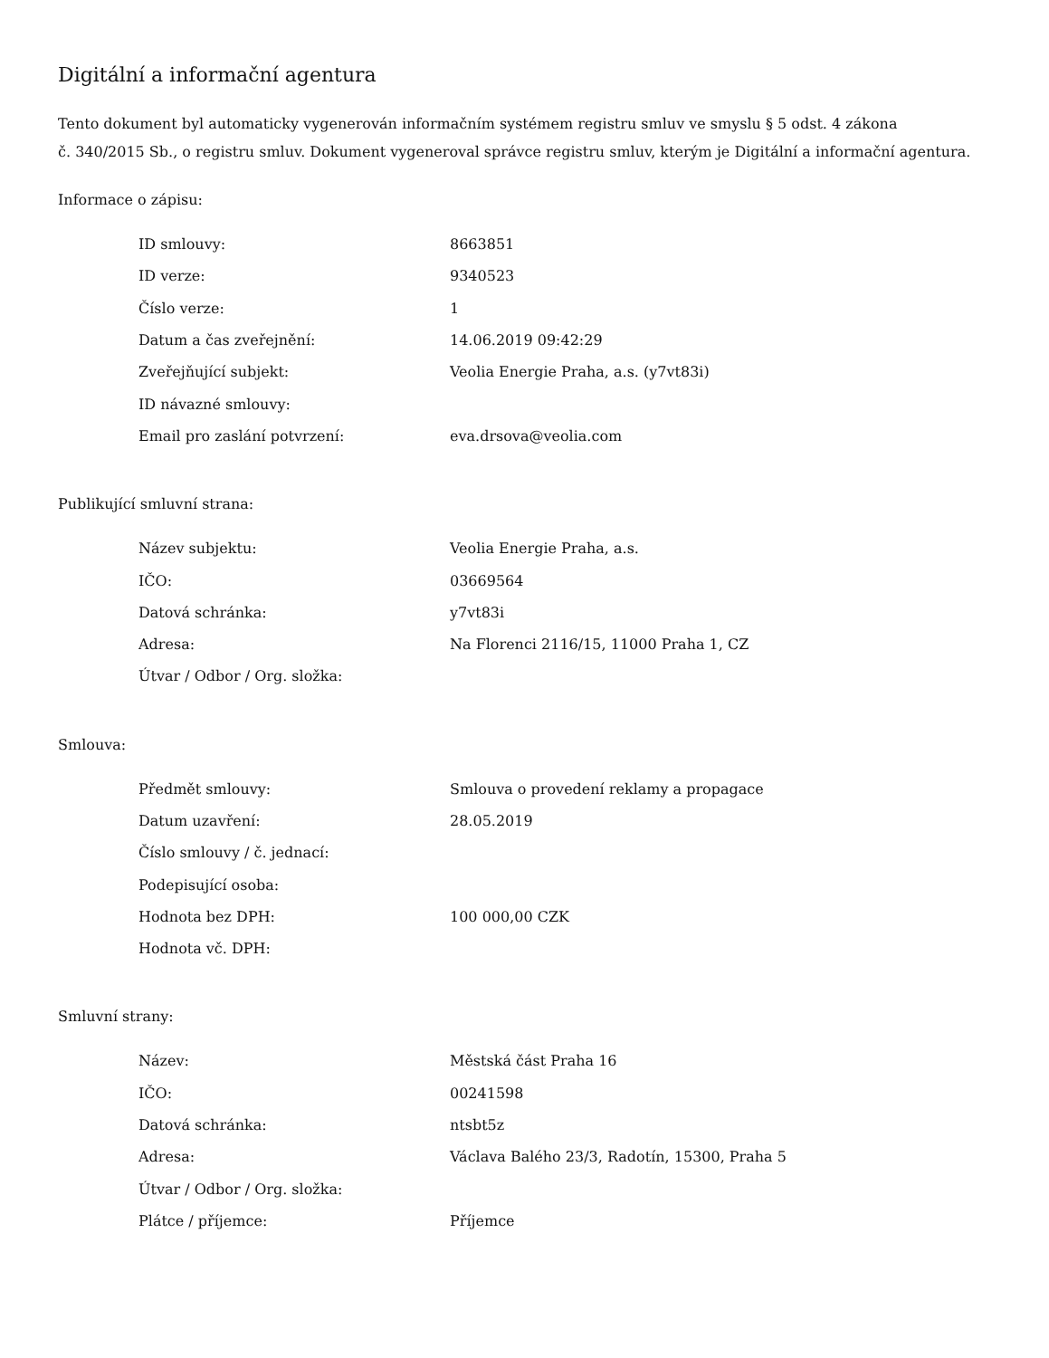Digitální a informační agentura
Tento dokument byl automaticky vygenerován informačním systémem registru smluv ve smyslu § 5 odst. 4 zákona
č. 340/2015 Sb., o registru smluv. Dokument vygeneroval správce registru smluv, kterým je Digitální a informační agentura.
Informace o zápisu:
| ID smlouvy: | 8663851 |
| ID verze: | 9340523 |
| Číslo verze: | 1 |
| Datum a čas zveřejnění: | 14.06.2019 09:42:29 |
| Zveřejňující subjekt: | Veolia Energie Praha, a.s. (y7vt83i) |
| ID návazné smlouvy: | |
| Email pro zaslání potvrzení: | eva.drsova@veolia.com |
Publikující smluvní strana:
| Název subjektu: | Veolia Energie Praha, a.s. |
| IČO: | 03669564 |
| Datová schránka: | y7vt83i |
| Adresa: | Na Florenci 2116/15, 11000 Praha 1, CZ |
| Útvar / Odbor / Org. složka: | |
Smlouva:
| Předmět smlouvy: | Smlouva o provedení reklamy a propagace |
| Datum uzavření: | 28.05.2019 |
| Číslo smlouvy / č. jednací: | |
| Podepisující osoba: | |
| Hodnota bez DPH: | 100 000,00 CZK |
| Hodnota vč. DPH: | |
Smluvní strany:
| Název: | Městská část Praha 16 |
| IČO: | 00241598 |
| Datová schránka: | ntsbt5z |
| Adresa: | Václava Balého 23/3, Radotín, 15300, Praha 5 |
| Útvar / Odbor / Org. složka: | |
| Plátce / příjemce: | Příjemce |